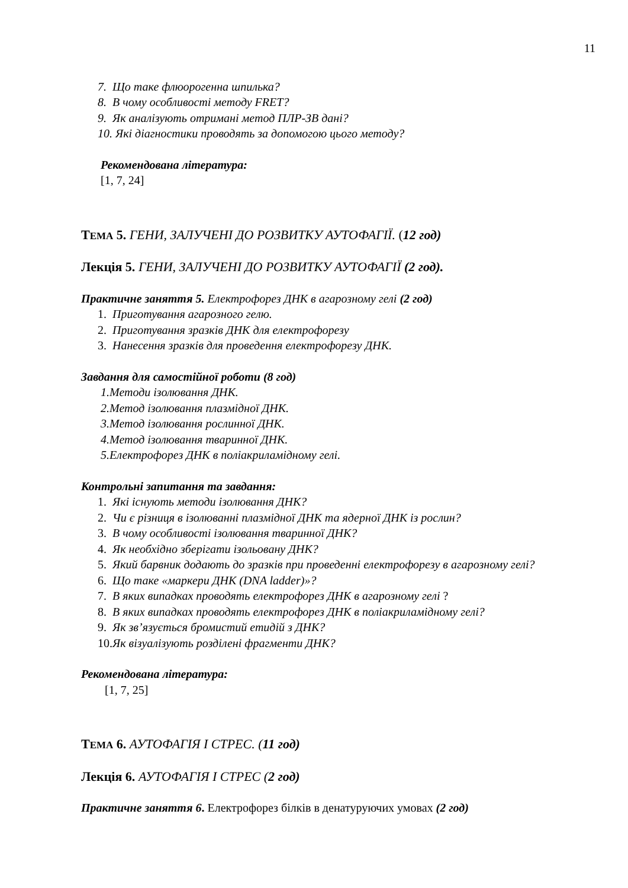11
7. Що таке флюорогенна шпилька?
8. В чому особливості методу FRET?
9. Як аналізують отримані метод ПЛР-ЗВ дані?
10. Які діагностики проводять за допомогою цього методу?
Рекомендована література:
[1, 7, 24]
ТЕМА 5. ГЕНИ, ЗАЛУЧЕНІ ДО РОЗВИТКУ АУТОФАГІЇ. (12 год)
Лекція 5. ГЕНИ, ЗАЛУЧЕНІ ДО РОЗВИТКУ АУТОФАГІЇ (2 год).
Практичне заняття 5. Електрофорез ДНК в агарозному гелі (2 год)
1. Приготування агарозного гелю.
2. Приготування зразків ДНК для електрофорезу
3. Нанесення зразків для проведення електрофорезу ДНК.
Завдання для самостійної роботи (8 год)
1.Методи ізолювання ДНК.
2.Метод ізолювання плазмідної ДНК.
3.Метод ізолювання рослинної ДНК.
4.Метод ізолювання тваринної ДНК.
5.Електрофорез ДНК в поліакриламідному гелі.
Контрольні запитання та завдання:
1. Які існують методи ізолювання ДНК?
2. Чи є різниця в ізолюванні плазмідної ДНК та ядерної ДНК із рослин?
3. В чому особливості ізолювання тваринної ДНК?
4. Як необхідно зберігати ізольовану ДНК?
5. Який барвник додають до зразків при проведенні електрофорезу в агарозному гелі?
6. Що таке «маркери ДНК (DNA ladder)»?
7. В яких випадках проводять електрофорез ДНК в агарозному гелі ?
8. В яких випадках проводять електрофорез ДНК в поліакриламідному гелі?
9. Як зв’язується бромистий етидій з ДНК?
10.Як візуалізують розділені фрагменти ДНК?
Рекомендована література:
[1, 7, 25]
ТЕМА 6. АУТОФАГІЯ І СТРЕС. (11 год)
Лекція 6. АУТОФАГІЯ І СТРЕС (2 год)
Практичне заняття 6. Електрофорез білків в денатуруючих умовах (2 год)